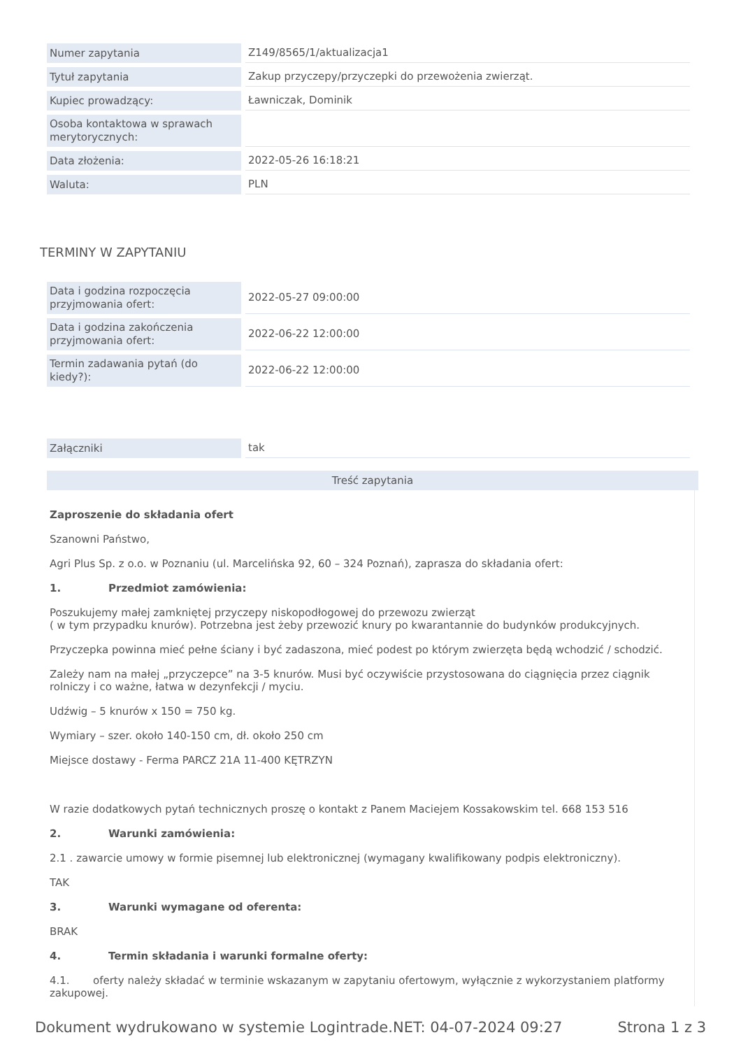| Numer zapytania | Z149/8565/1/aktualizacja1 |
| Tytuł zapytania | Zakup przyczepy/przyczepki do przewożenia zwierząt. |
| Kupiec prowadzący: | Ławniczak, Dominik |
| Osoba kontaktowa w sprawach merytorycznych: | |
| Data złożenia: | 2022-05-26 16:18:21 |
| Waluta: | PLN |
TERMINY W ZAPYTANIU
| Data i godzina rozpoczęcia przyjmowania ofert: | 2022-05-27 09:00:00 |
| Data i godzina zakończenia przyjmowania ofert: | 2022-06-22 12:00:00 |
| Termin zadawania pytań (do kiedy?): | 2022-06-22 12:00:00 |
| Załączniki | tak |
Treść zapytania
Zaproszenie do składania ofert
Szanowni Państwo,
Agri Plus Sp. z o.o. w Poznaniu (ul. Marcelińska 92, 60 – 324 Poznań), zaprasza do składania ofert:
1. Przedmiot zamówienia:
Poszukujemy małej zamkniętej przyczepy niskopodłogowej do przewozu zwierząt
( w tym przypadku knurów). Potrzebna jest żeby przewozić knury po kwarantannie do budynków produkcyjnych.
Przyczepka powinna mieć pełne ściany i być zadaszona, mieć podest po którym zwierzęta będą wchodzić / schodzić.
Zależy nam na małej „przyczepce” na 3-5 knurów. Musi być oczywiście przystosowana do ciągnięcia przez ciągnik rolniczy i co ważne, łatwa w dezynfekcji / myciu.
Udźwig – 5 knurów x 150 = 750 kg.
Wymiary – szer. około 140-150 cm, dł. około 250 cm
Miejsce dostawy - Ferma PARCZ 21A 11-400 KĘTRZYN
W razie dodatkowych pytań technicznych proszę o kontakt z Panem Maciejem Kossakowskim tel. 668 153 516
2. Warunki zamówienia:
2.1 . zawarcie umowy w formie pisemnej lub elektronicznej (wymagany kwalifikowany podpis elektroniczny).
TAK
3. Warunki wymagane od oferenta:
BRAK
4. Termin składania i warunki formalne oferty:
4.1. oferty należy składać w terminie wskazanym w zapytaniu ofertowym, wyłącznie z wykorzystaniem platformy zakupowej.
Dokument wydrukowano w systemie Logintrade.NET: 04-07-2024 09:27 Strona 1 z 3